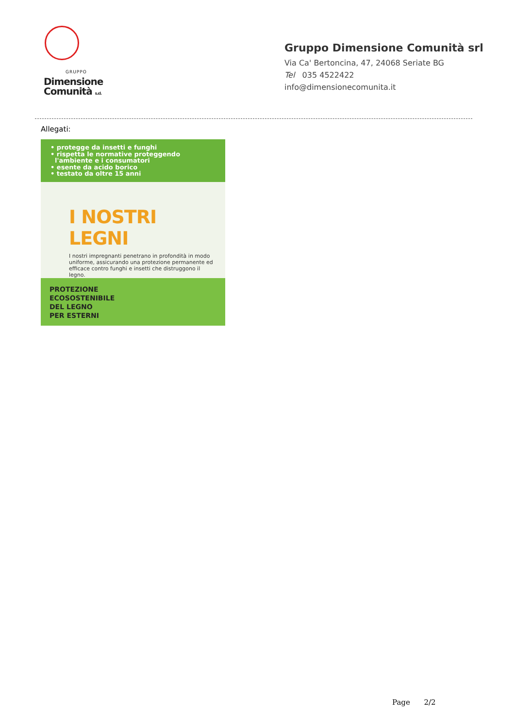GRUPPO
Dimensione
Comunità s.r.l.
Gruppo Dimensione Comunità srl
Via Ca' Bertoncina, 47, 24068 Seriate BG
Tel 035 4522422
info@dimensionecomunita.it
Allegati:
• protegge da insetti e funghi
• rispetta le normative proteggendo
l'ambiente e i consumatori
• esente da acido borico
• testato da oltre 15 anni
I NOSTRI LEGNI
I nostri impregnanti penetrano in profondità in modo uniforme, assicurando una protezione permanente ed efficace contro funghi e insetti che distruggono il legno.
PROTEZIONE
ECOSOSTENIBILE
DEL LEGNO
PER ESTERNI
Page 2/2